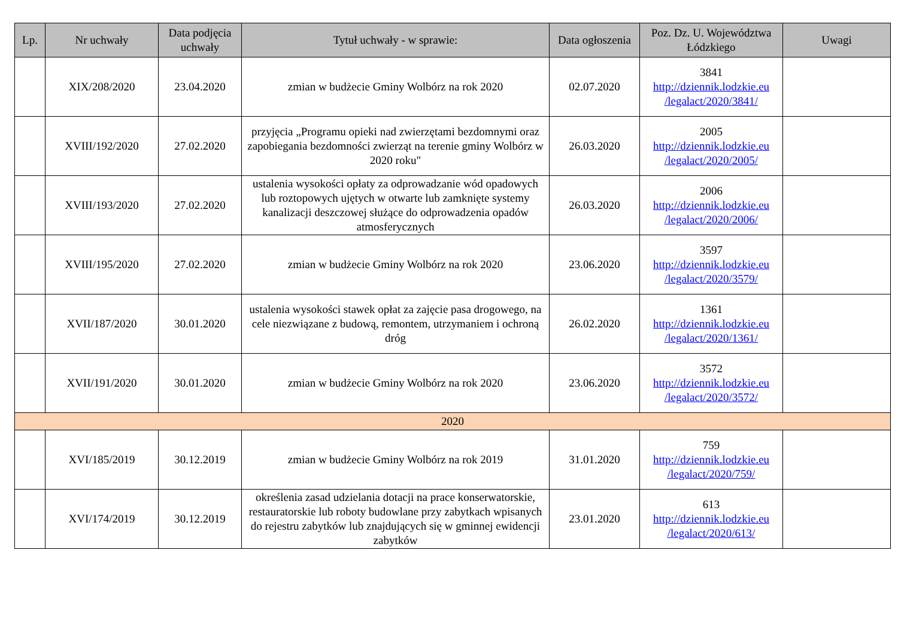| Lp. | Nr uchwały | Data podjęcia uchwały | Tytuł uchwały - w sprawie: | Data ogłoszenia | Poz. Dz. U. Województwa Łódzkiego | Uwagi |
| --- | --- | --- | --- | --- | --- | --- |
| | XIX/208/2020 | 23.04.2020 | zmian w budżecie Gminy Wolbórz na rok 2020 | 02.07.2020 | 3841 http://dziennik.lodzkie.eu /legalact/2020/3841/ | |
| | XVIII/192/2020 | 27.02.2020 | przyjęcia „Programu opieki nad zwierzętami bezdomnymi oraz zapobiegania bezdomności zwierząt na terenie gminy Wolbórz w 2020 roku" | 26.03.2020 | 2005 http://dziennik.lodzkie.eu /legalact/2020/2005/ | |
| | XVIII/193/2020 | 27.02.2020 | ustalenia wysokości opłaty za odprowadzanie wód opadowych lub roztopowych ujętych w otwarte lub zamknięte systemy kanalizacji deszczowej służące do odprowadzenia opadów atmosferycznych | 26.03.2020 | 2006 http://dziennik.lodzkie.eu /legalact/2020/2006/ | |
| | XVIII/195/2020 | 27.02.2020 | zmian w budżecie Gminy Wolbórz na rok 2020 | 23.06.2020 | 3597 http://dziennik.lodzkie.eu /legalact/2020/3579/ | |
| | XVII/187/2020 | 30.01.2020 | ustalenia wysokości stawek opłat za zajęcie pasa drogowego, na cele niezwiązane z budową, remontem, utrzymaniem i ochroną dróg | 26.02.2020 | 1361 http://dziennik.lodzkie.eu /legalact/2020/1361/ | |
| | XVII/191/2020 | 30.01.2020 | zmian w budżecie Gminy Wolbórz na rok 2020 | 23.06.2020 | 3572 http://dziennik.lodzkie.eu /legalact/2020/3572/ | |
| 2020 | | | | | | |
| | XVI/185/2019 | 30.12.2019 | zmian w budżecie Gminy Wolbórz na rok 2019 | 31.01.2020 | 759 http://dziennik.lodzkie.eu /legalact/2020/759/ | |
| | XVI/174/2019 | 30.12.2019 | określenia zasad udzielania dotacji na prace konserwatorskie, restauratorskie lub roboty budowlane przy zabytkach wpisanych do rejestru zabytków lub znajdujących się w gminnej ewidencji zabytków | 23.01.2020 | 613 http://dziennik.lodzkie.eu /legalact/2020/613/ | |